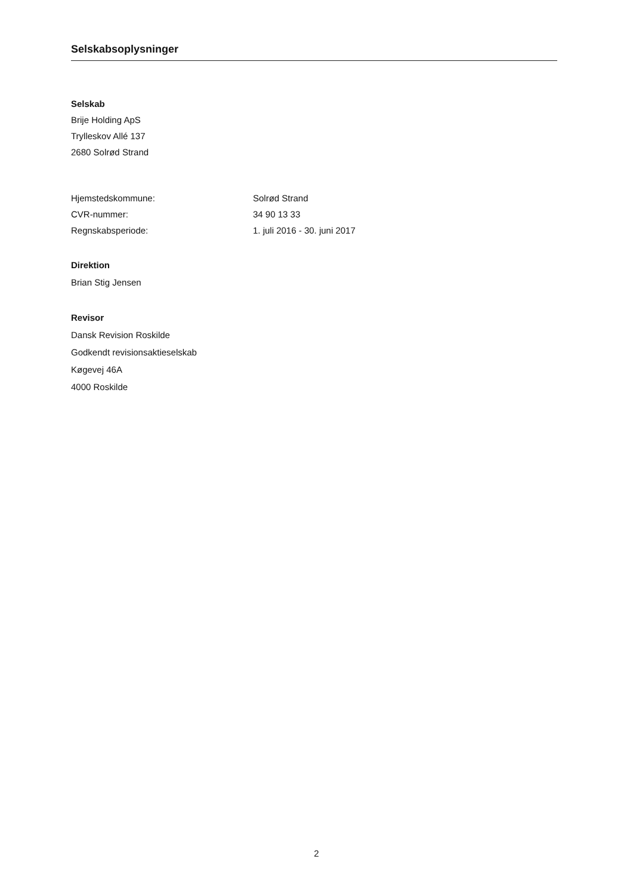Selskabsoplysninger
Selskab
Brije Holding ApS
Trylleskov Allé 137
2680 Solrød Strand
| Hjemstedskommune: | Solrød Strand |
| CVR-nummer: | 34 90 13 33 |
| Regnskabsperiode: | 1. juli 2016 - 30. juni 2017 |
Direktion
Brian Stig Jensen
Revisor
Dansk Revision Roskilde
Godkendt revisionsaktieselskab
Køgevej 46A
4000 Roskilde
2